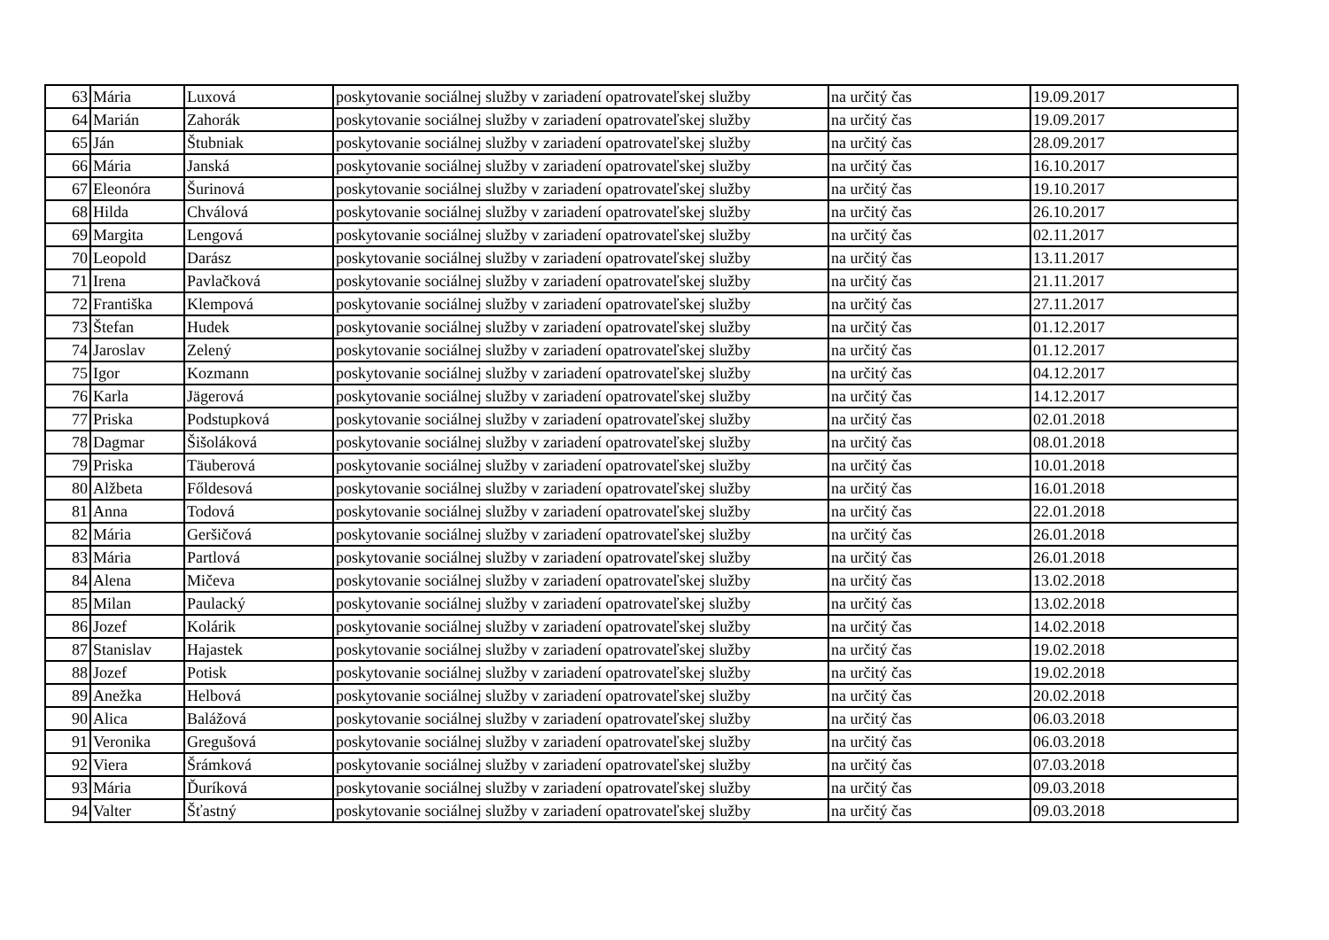| 63 | Mária | Luxová | poskytovanie sociálnej služby v zariadení opatrovateľskej služby | na určitý čas | 19.09.2017 |
| 64 | Marián | Zahorák | poskytovanie sociálnej služby v zariadení opatrovateľskej služby | na určitý čas | 19.09.2017 |
| 65 | Ján | Štubniak | poskytovanie sociálnej služby v zariadení opatrovateľskej služby | na určitý čas | 28.09.2017 |
| 66 | Mária | Janská | poskytovanie sociálnej služby v zariadení opatrovateľskej služby | na určitý čas | 16.10.2017 |
| 67 | Eleonóra | Šurinová | poskytovanie sociálnej služby v zariadení opatrovateľskej služby | na určitý čas | 19.10.2017 |
| 68 | Hilda | Chválová | poskytovanie sociálnej služby v zariadení opatrovateľskej služby | na určitý čas | 26.10.2017 |
| 69 | Margita | Lengová | poskytovanie sociálnej služby v zariadení opatrovateľskej služby | na určitý čas | 02.11.2017 |
| 70 | Leopold | Darász | poskytovanie sociálnej služby v zariadení opatrovateľskej služby | na určitý čas | 13.11.2017 |
| 71 | Irena | Pavlačková | poskytovanie sociálnej služby v zariadení opatrovateľskej služby | na určitý čas | 21.11.2017 |
| 72 | Františka | Klempová | poskytovanie sociálnej služby v zariadení opatrovateľskej služby | na určitý čas | 27.11.2017 |
| 73 | Štefan | Hudek | poskytovanie sociálnej služby v zariadení opatrovateľskej služby | na určitý čas | 01.12.2017 |
| 74 | Jaroslav | Zelený | poskytovanie sociálnej služby v zariadení opatrovateľskej služby | na určitý čas | 01.12.2017 |
| 75 | Igor | Kozmann | poskytovanie sociálnej služby v zariadení opatrovateľskej služby | na určitý čas | 04.12.2017 |
| 76 | Karla | Jägerová | poskytovanie sociálnej služby v zariadení opatrovateľskej služby | na určitý čas | 14.12.2017 |
| 77 | Priska | Podstupková | poskytovanie sociálnej služby v zariadení opatrovateľskej služby | na určitý čas | 02.01.2018 |
| 78 | Dagmar | Šišoláková | poskytovanie sociálnej služby v zariadení opatrovateľskej služby | na určitý čas | 08.01.2018 |
| 79 | Priska | Täuberová | poskytovanie sociálnej služby v zariadení opatrovateľskej služby | na určitý čas | 10.01.2018 |
| 80 | Alžbeta | Főldesová | poskytovanie sociálnej služby v zariadení opatrovateľskej služby | na určitý čas | 16.01.2018 |
| 81 | Anna | Todová | poskytovanie sociálnej služby v zariadení opatrovateľskej služby | na určitý čas | 22.01.2018 |
| 82 | Mária | Geršičová | poskytovanie sociálnej služby v zariadení opatrovateľskej služby | na určitý čas | 26.01.2018 |
| 83 | Mária | Partlová | poskytovanie sociálnej služby v zariadení opatrovateľskej služby | na určitý čas | 26.01.2018 |
| 84 | Alena | Mičeva | poskytovanie sociálnej služby v zariadení opatrovateľskej služby | na určitý čas | 13.02.2018 |
| 85 | Milan | Paulacký | poskytovanie sociálnej služby v zariadení opatrovateľskej služby | na určitý čas | 13.02.2018 |
| 86 | Jozef | Kolárik | poskytovanie sociálnej služby v zariadení opatrovateľskej služby | na určitý čas | 14.02.2018 |
| 87 | Stanislav | Hajastek | poskytovanie sociálnej služby v zariadení opatrovateľskej služby | na určitý čas | 19.02.2018 |
| 88 | Jozef | Potisk | poskytovanie sociálnej služby v zariadení opatrovateľskej služby | na určitý čas | 19.02.2018 |
| 89 | Anežka | Helbová | poskytovanie sociálnej služby v zariadení opatrovateľskej služby | na určitý čas | 20.02.2018 |
| 90 | Alica | Balážová | poskytovanie sociálnej služby v zariadení opatrovateľskej služby | na určitý čas | 06.03.2018 |
| 91 | Veronika | Gregušová | poskytovanie sociálnej služby v zariadení opatrovateľskej služby | na určitý čas | 06.03.2018 |
| 92 | Viera | Šrámková | poskytovanie sociálnej služby v zariadení opatrovateľskej služby | na určitý čas | 07.03.2018 |
| 93 | Mária | Ďuríková | poskytovanie sociálnej služby v zariadení opatrovateľskej služby | na určitý čas | 09.03.2018 |
| 94 | Valter | Šťastný | poskytovanie sociálnej služby v zariadení opatrovateľskej služby | na určitý čas | 09.03.2018 |